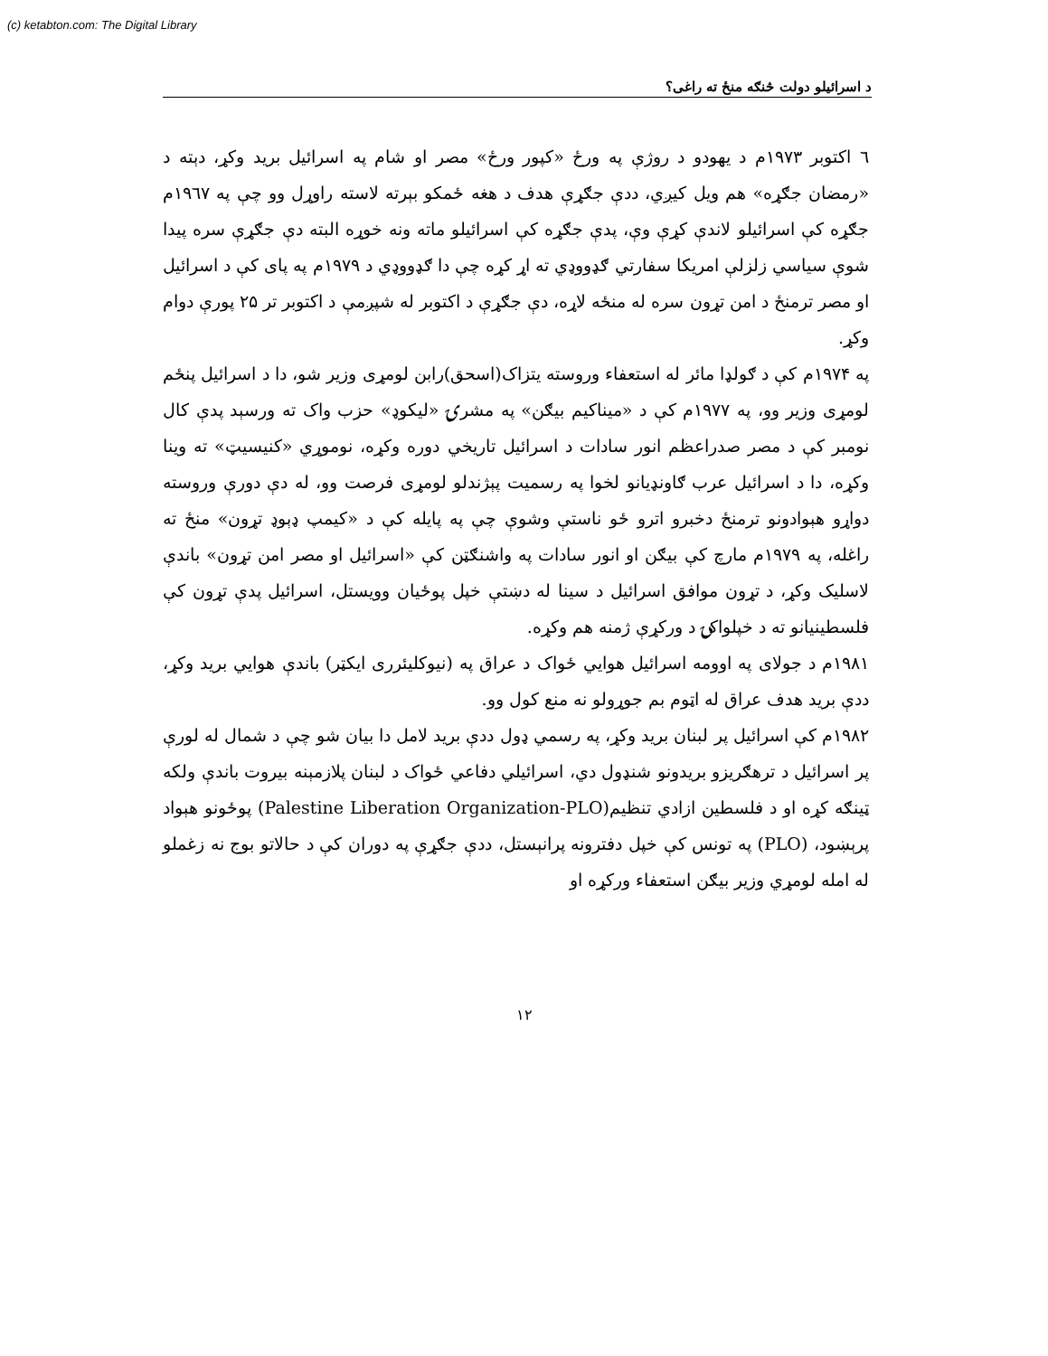(c) ketabton.com: The Digital Library
د اسرائيلو دولت څنګه منځ ته راغی؟
٦ اکتوبر ۱۹۷۳م د يهودو د روژې په ورځ «کپور ورځ» مصر او شام په اسرائيل بريد وکړ، دېته د «رمضان جګړه» هم ويل کيږي، ددې جګړې هدف د هغه ځمکو بېرته لاسته راوړل وو چې په ۱۹٦۷م جګړه کې اسرائيلو لاندې کړې وې، پدې جګړه کې اسرائيلو ماته ونه خوړه البته دې جګړې سره پيدا شوې سياسي زلزلې امريکا سفارتي ګډووډي ته اړ کړه چې دا ګډووډي د ۱۹۷۹م په پای کې د اسرائيل او مصر ترمنځ د امن تړون سره له منځه لاړه، دې جګړې د اکتوبر له شپږمې د اکتوبر تر ۲۵ پورې دوام وکړ.
په ۱۹۷۴م کې د ګولډا مائر له استعفاء وروسته يتزاک(اسحق)رابن لومړی وزير شو، دا د اسرائيل پنځم لومړی وزير وو، په ۱۹۷۷م کې د «ميناکيم بيګن» په مشرۍ «ليکوډ» حزب واک ته ورسېد پدې کال نومبر کې د مصر صدراعظم انور سادات د اسرائيل تاريخي دوره وکړه، نوموړي «کنيسيټ» ته وينا وکړه، دا د اسرائيل عرب ګاونډيانو لخوا په رسميت پېژندلو لومړی فرصت وو، له دې دورې وروسته دواړو هېوادونو ترمنځ دخبرو اترو ځو ناستې وشوې چې په پايله کې د «کيمپ ډېوډ تړون» منځ ته راغله، په ۱۹۷۹م مارچ کې بيګن او انور سادات په واشنګټن کې «اسرائيل او مصر امن تړون» باندې لاسليک وکړ، د تړون موافق اسرائيل د سينا له دښتې خپل پوځيان وويستل، اسرائيل پدې تړون کې فلسطينيانو ته د خپلواکۍ د ورکړې ژمنه هم وکړه.
۱۹۸۱م د جولای په اوومه اسرائيل هوايي ځواک د عراق په (نيوکليئرری ايکټر) باندې هوايي بريد وکړ، ددې بريد هدف عراق له اټوم بم جوړولو نه منع کول وو.
۱۹۸۲م کې اسرائيل پر لبنان بريد وکړ، په رسمي ډول ددې بريد لامل دا بيان شو چې د شمال له لورې پر اسرائيل د ترهګريزو بريدونو شنډول دي، اسرائيلي دفاعي ځواک د لبنان پلازمېنه بيروت باندې ولکه ټينګه کړه او د فلسطين ازادي تنظيم(Palestine Liberation Organization-PLO) پوځونو هېواد پرېښود، (PLO) په تونس کې خپل دفترونه پرانېستل، ددې جګړې په دوران کې د حالاتو بوج نه زغملو له امله لومړي وزير بيګن استعفاء ورکړه او
۱۲